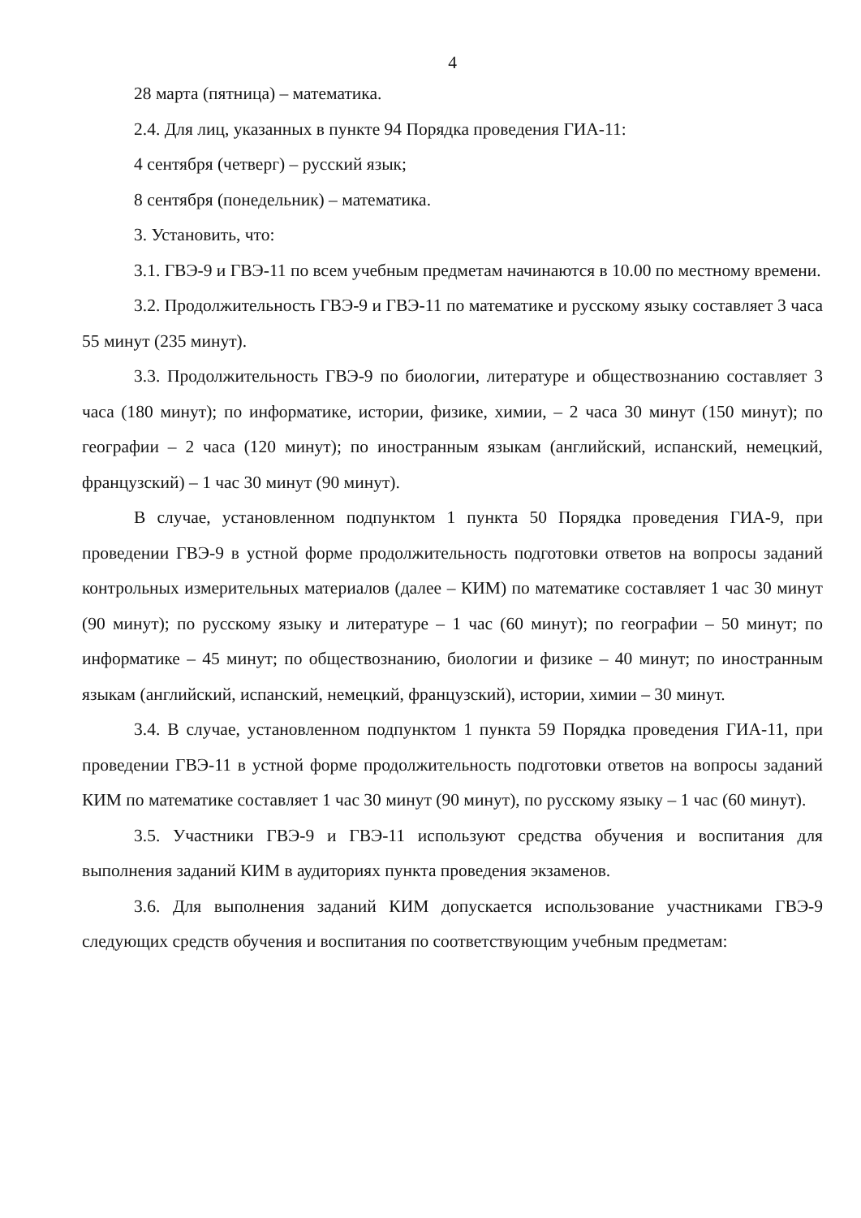4
28 марта (пятница) – математика.
2.4. Для лиц, указанных в пункте 94 Порядка проведения ГИА-11:
4 сентября (четверг) – русский язык;
8 сентября (понедельник) – математика.
3. Установить, что:
3.1. ГВЭ-9 и ГВЭ-11 по всем учебным предметам начинаются в 10.00 по местному времени.
3.2. Продолжительность ГВЭ-9 и ГВЭ-11 по математике и русскому языку составляет 3 часа 55 минут (235 минут).
3.3. Продолжительность ГВЭ-9 по биологии, литературе и обществознанию составляет 3 часа (180 минут); по информатике, истории, физике, химии, – 2 часа 30 минут (150 минут); по географии – 2 часа (120 минут); по иностранным языкам (английский, испанский, немецкий, французский) – 1 час 30 минут (90 минут).
В случае, установленном подпунктом 1 пункта 50 Порядка проведения ГИА-9, при проведении ГВЭ-9 в устной форме продолжительность подготовки ответов на вопросы заданий контрольных измерительных материалов (далее – КИМ) по математике составляет 1 час 30 минут (90 минут); по русскому языку и литературе – 1 час (60 минут); по географии – 50 минут; по информатике – 45 минут; по обществознанию, биологии и физике – 40 минут; по иностранным языкам (английский, испанский, немецкий, французский), истории, химии – 30 минут.
3.4. В случае, установленном подпунктом 1 пункта 59 Порядка проведения ГИА-11, при проведении ГВЭ-11 в устной форме продолжительность подготовки ответов на вопросы заданий КИМ по математике составляет 1 час 30 минут (90 минут), по русскому языку – 1 час (60 минут).
3.5. Участники ГВЭ-9 и ГВЭ-11 используют средства обучения и воспитания для выполнения заданий КИМ в аудиториях пункта проведения экзаменов.
3.6. Для выполнения заданий КИМ допускается использование участниками ГВЭ-9 следующих средств обучения и воспитания по соответствующим учебным предметам: